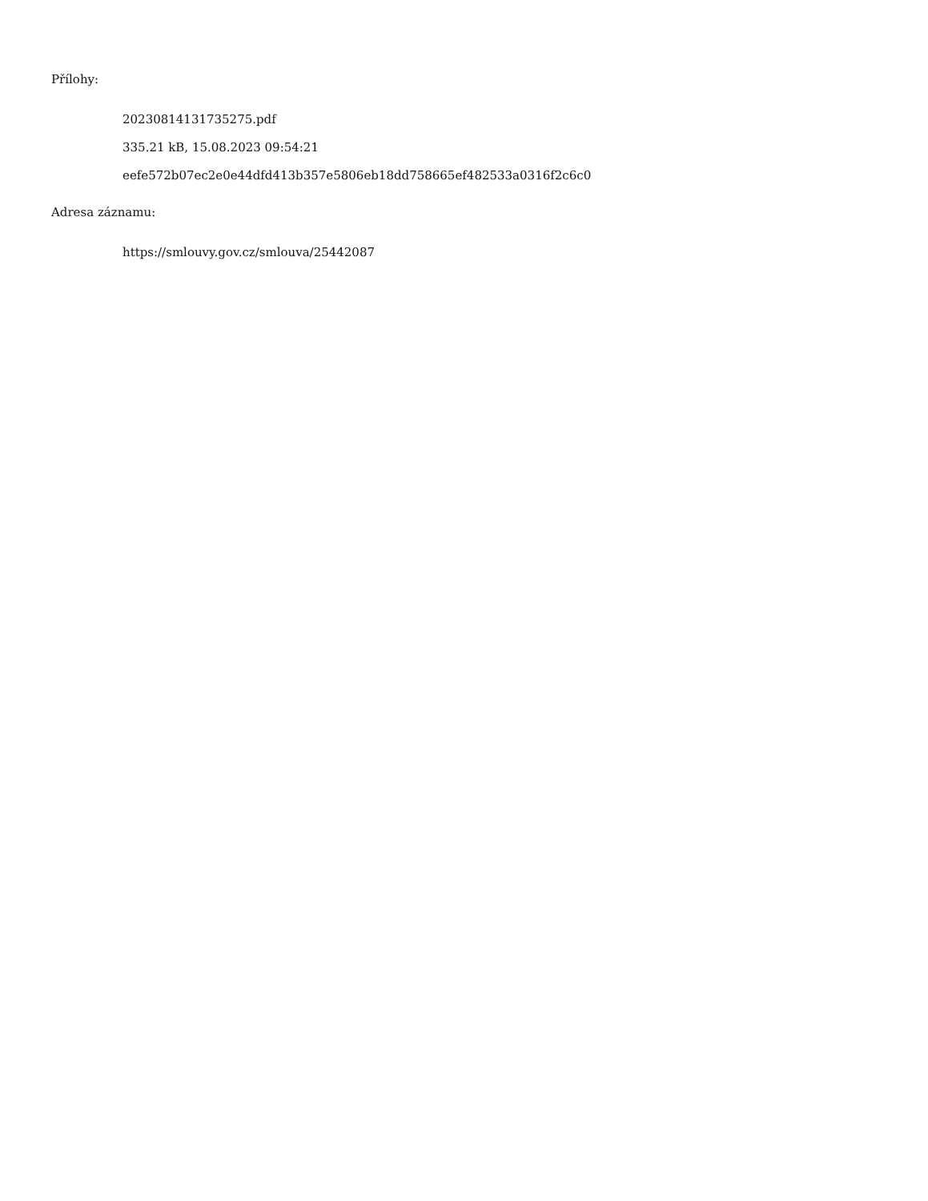Přílohy:
20230814131735275.pdf
335.21 kB, 15.08.2023 09:54:21
eefe572b07ec2e0e44dfd413b357e5806eb18dd758665ef482533a0316f2c6c0
Adresa záznamu:
https://smlouvy.gov.cz/smlouva/25442087